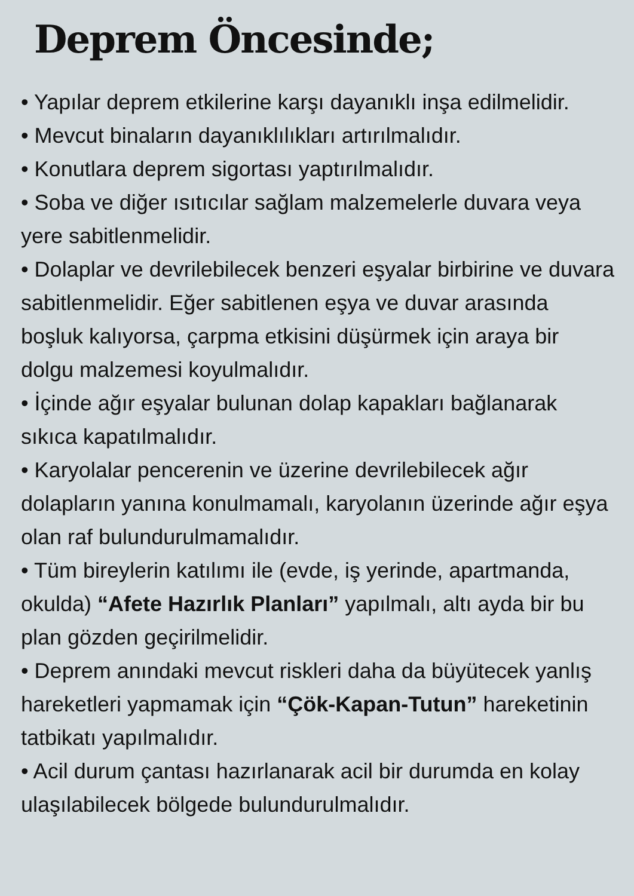Deprem Öncesinde;
• Yapılar deprem etkilerine karşı dayanıklı inşa edilmelidir.
• Mevcut binaların dayanıklılıkları artırılmalıdır.
• Konutlara deprem sigortası yaptırılmalıdır.
• Soba ve diğer ısıtıcılar sağlam malzemelerle duvara veya yere sabitlenmelidir.
• Dolaplar ve devrilebilecek benzeri eşyalar birbirine ve duvara sabitlenmelidir. Eğer sabitlenen eşya ve duvar arasında boşluk kalıyorsa, çarpma etkisini düşürmek için araya bir dolgu malzemesi koyulmalıdır.
• İçinde ağır eşyalar bulunan dolap kapakları bağlanarak sıkıca kapatılmalıdır.
• Karyolalar pencerenin ve üzerine devrilebilecek ağır dolapların yanına konulmamalı, karyolanın üzerinde ağır eşya olan raf bulundurulmamalıdır.
• Tüm bireylerin katılımı ile (evde, iş yerinde, apartmanda, okulda) “Afete Hazırlık Planları” yapılmalı, altı ayda bir bu plan gözden geçirilmelidir.
• Deprem anındaki mevcut riskleri daha da büyütecek yanlış hareketleri yapmamak için “Çök-Kapan-Tutun” hareketinin tatbikatı yapılmalıdır.
• Acil durum çantası hazırlanarak acil bir durumda en kolay ulaşılabilecek bölgede bulundurulmalıdır.